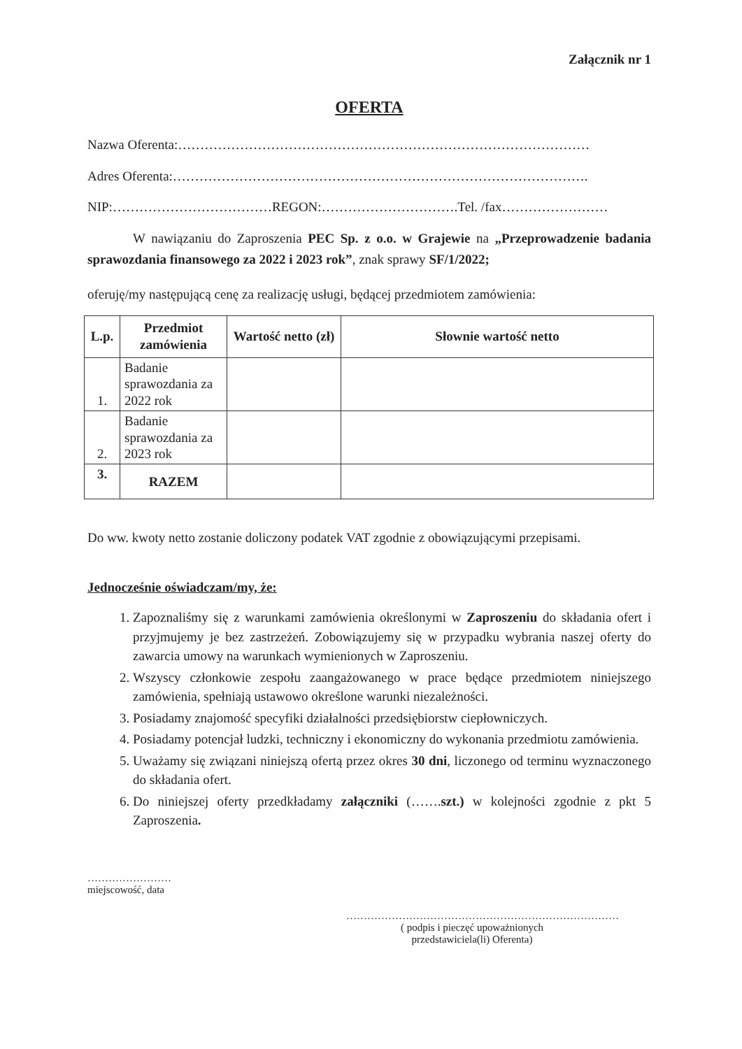Załącznik nr 1
OFERTA
Nazwa Oferenta:…………………………………………………………………………………
Adres Oferenta:………………………………………………………………………………….
NIP:………………………………REGON:………………………….Tel. /fax……………………
W nawiązaniu do Zaproszenia PEC Sp. z o.o. w Grajewie na „Przeprowadzenie badania sprawozdania finansowego za 2022 i 2023 rok”, znak sprawy SF/1/2022;
oferuję/my następującą cenę za realizację usługi, będącej przedmiotem zamówienia:
| L.p. | Przedmiot zamówienia | Wartość netto (zł) | Słownie wartość netto |
| --- | --- | --- | --- |
| 1. | Badanie sprawozdania za 2022 rok | | |
| 2. | Badanie sprawozdania za 2023 rok | | |
| 3. | RAZEM | | |
Do ww. kwoty netto zostanie doliczony podatek VAT zgodnie z obowiązującymi przepisami.
Jednocześnie oświadczam/my, że:
1. Zapoznaliśmy się z warunkami zamówienia określonymi w Zaproszeniu do składania ofert i przyjmujemy je bez zastrzeżeń. Zobowiązujemy się w przypadku wybrania naszej oferty do zawarcia umowy na warunkach wymienionych w Zaproszeniu.
2. Wszyscy członkowie zespołu zaangażowanego w prace będące przedmiotem niniejszego zamówienia, spełniają ustawowo określone warunki niezależności.
3. Posiadamy znajomość specyfiki działalności przedsiębiorstw ciepłowniczych.
4. Posiadamy potencjał ludzki, techniczny i ekonomiczny do wykonania przedmiotu zamówienia.
5. Uważamy się związani niniejszą ofertą przez okres 30 dni, liczonego od terminu wyznaczonego do składania ofert.
6. Do niniejszej oferty przedkładamy załączniki (…….szt.) w kolejności zgodnie z pkt 5 Zaproszenia.
……………………
miejscowość, data
……………………………………………………………………
( podpis i pieczęć upoważnionych
przedstawiciela(li) Oferenta)